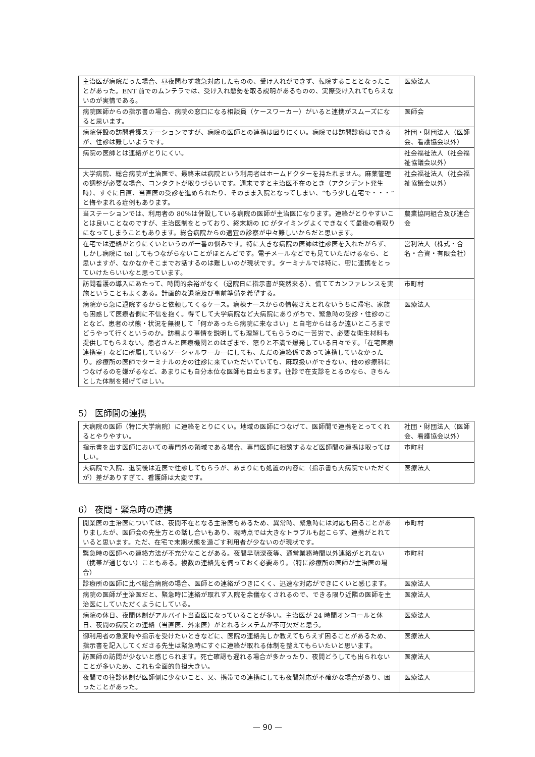| 主治医が病院だった場合、昼夜問わず救急対応したものの、受け入れができず、転院することとなったことがあった。ENT 前でのムンテラでは、受け入れ態勢を取る説明があるものの、実際受け入れてもらえないのが実情である。 | 医療法人 |
| 病院医師からの指示書の場合、病院の窓口になる相談員（ケースワーカー）がいると連携がスムーズになると思います。 | 医師会 |
| 病院併設の訪問看護ステーションですが、病院の医師との連携は図りにくい。病院では訪問診療はできるが、往診は難しいようです。 | 社団・財団法人（医師会、看護協会以外） |
| 病院の医師とは連絡がとりにくい。 | 社会福祉法人（社会福祉協議会以外） |
| 大学病院、総合病院が主治医で、最終末は病院という利用者はホームドクターを持たれません。麻薬管理の調整が必要な場合、コンタクトが取りづらいです。週末ですと主治医不在のとき（アクシデント発生時）、すぐに日直、当直医の受診を進められたり、そのまま入院となってしまい、“もう少し在宅で・・・”と悔やまれる症例もあります。 | 社会福祉法人（社会福祉協議会以外） |
| 当ステーションでは、利用者の 80％は併設している病院の医師が主治医になります。連絡がとりやすいことは良いことなのですが、主治医制をとっており、終末期の IC がタイミングよくできなくて最後の看取りになってしまうこともあります。総合病院からの適宜の診察が中々難しいからだと思います。 | 農業協同組合及び連合会 |
| 在宅では連絡がとりにくいというのが一番の悩みです。特に大きな病院の医師は往診医を入れたがらず、しかし病院に tel してもつながらないことがほとんどです。電子メールなどでも見ていただけるなら、と思いますが、なかなかそこまでお話するのは難しいのが現状です。ターミナルでは特に、密に連携をとっていけたらいいなと思っています。 | 営利法人（株式・合名・合資・有限会社） |
| 訪問看護の導入にあたって、時間的余裕がなく（退院日に指示書が突然来る）、慌ててカンファレンスを実施ということもよくある。計画的な退院及び事前準備を希望する。 | 市町村 |
| 病院から急に退院するからと依頼してくるケース。病棟ナースからの情報さえとれないうちに帰宅、家族も困惑して医療者側に不信を抱く。得てして大学病院など大病院にありがちで、緊急時の受診・往診のことなど、患者の状態・状況を無視して「何かあったら病院に来なさい」と自宅からはるか遠いところまでどうやって行くというのか。訪看より事情を説明しても理解してもらうのに一苦労で、必要な衛生材料も提供してもらえない。患者さんと医療機関とのはざまで、怒りと不満で爆発している日々です。「在宅医療連携室」などに所属しているソーシャルワーカーにしても、ただの連絡係であって連携していなかったり。診療所の医師でターミナルの方の往診に来ていただいていても、麻取扱いができない、他の診療科につなげるのを嫌がるなど、あまりにも自分本位な医師も目立ちます。往診で在支診をとるのなら、きちんとした体制を掲げてほしい。 | 医療法人 |
5） 医師間の連携
| 大病院の医師（特に大学病院）に連絡をとりにくい。地域の医師につなげて、医師間で連携をとってくれるとやりやすい。 | 社団・財団法人（医師会、看護協会以外） |
| 指示書を出す医師においての専門外の領域である場合、専門医師に相談するなど医師間の連携は取ってほしい。 | 市町村 |
| 大病院で入院、退院後は近医で往診してもらうが、あまりにも処置の内容に（指示書も大病院でいただくが）差がありすぎて、看護師は大変です。 | 医療法人 |
6） 夜間・緊急時の連携
| 開業医の主治医については、夜間不在となる主治医もあるため、異常時、緊急時には対応も困ることがありましたが、医師会の先生方との話し合いもあり、現時点では大きなトラブルも起こらず、連携がとれていると思います。ただ、在宅で末期状態を過ごす利用者が少ないのが現状です。 | 市町村 |
| 緊急時の医師への連絡方法が不充分なことがある。夜間早朝深夜等、通常業務時間以外連絡がとれない（携帯が通じない）こともある。複数の連絡先を伺っておく必要あり。（特に診療所の医師が主治医の場合） | 市町村 |
| 診療所の医師に比べ総合病院の場合、医師との連絡がつきにくく、迅速な対応ができにくいと感じます。 | 医療法人 |
| 病院の医師が主治医だと、緊急時に連絡が取れず入院を余儀なくされるので、できる限り近隣の医師を主治医にしていただくようにしている。 | 医療法人 |
| 病院の休日、夜間体制がアルバイト当直医になっていることが多い。主治医が 24 時間オンコールと休日、夜間の病院との連絡（当直医、外来医）がとれるシステムが不可欠だと思う。 | 医療法人 |
| 御利用者の急変時や指示を受けたいときなどに、医院の連絡先しか教えてもらえず困ることがあるため、指示書を記入してくださる先生は緊急時にすぐに連絡が取れる体制を整えてもらいたいと思います。 | 医療法人 |
| 訪医師の訪問が少ないと感じられます。死亡確認も遅れる場合が多かったり、夜間どうしても出られないことが多いため、これも全面的負担大きい。 | 医療法人 |
| 夜間での往診体制が医師側に少ないこと、又、携帯での連携にしても夜間対応が不確かな場合があり、困ったことがあった。 | 医療法人 |
— 90 —